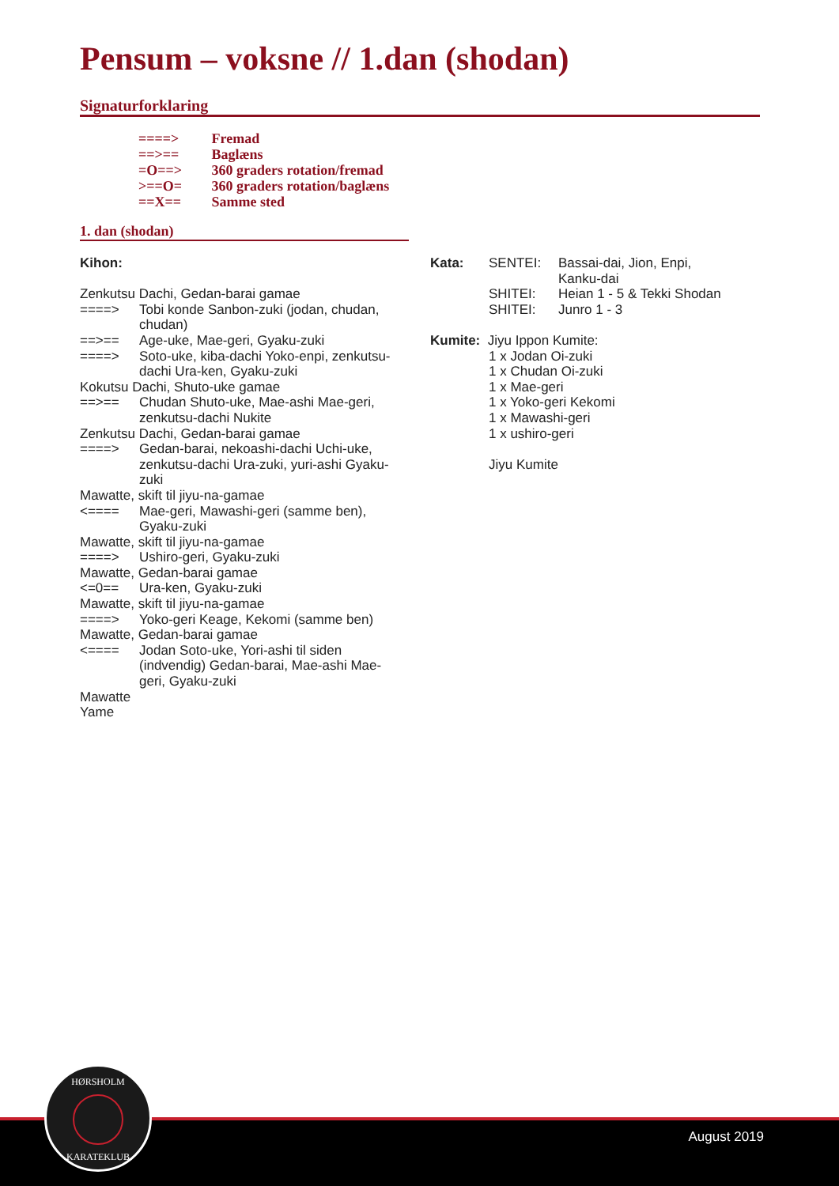Pensum – voksne // 1.dan (shodan)
Signaturforklaring
====> Fremad
==>== Baglæns
=O==> 360 graders rotation/fremad
>==O= 360 graders rotation/baglæns
==X== Samme sted
1. dan (shodan)
Kihon:
Zenkutsu Dachi, Gedan-barai gamae
====>
Tobi konde Sanbon-zuki (jodan, chudan, chudan)
==>== Age-uke, Mae-geri, Gyaku-zuki
====>
Soto-uke, kiba-dachi Yoko-enpi, zenkutsu-dachi Ura-ken, Gyaku-zuki
Kokutsu Dachi, Shuto-uke gamae
==>==
Chudan Shuto-uke, Mae-ashi Mae-geri, zenkutsu-dachi Nukite
Zenkutsu Dachi, Gedan-barai gamae
====>
Gedan-barai, nekoashi-dachi Uchi-uke, zenkutsu-dachi Ura-zuki, yuri-ashi Gyaku-zuki
Mawatte, skift til jiyu-na-gamae
<====
Mae-geri, Mawashi-geri (samme ben), Gyaku-zuki
Mawatte, skift til jiyu-na-gamae
====> Ushiro-geri, Gyaku-zuki
Mawatte, Gedan-barai gamae
<=0== Ura-ken, Gyaku-zuki
Mawatte, skift til jiyu-na-gamae
====>
Yoko-geri Keage, Kekomi (samme ben)
Mawatte, Gedan-barai gamae
<====
Jodan Soto-uke, Yori-ashi til siden (indvendig) Gedan-barai, Mae-ashi Mae-geri, Gyaku-zuki
Mawatte
Yame
Kata: SENTEI: Bassai-dai, Jion, Enpi,
Kanku-dai
SHITEI: Heian 1 - 5 & Tekki Shodan
SHITEI: Junro 1 - 3
Kumite: Jiyu Ippon Kumite:
1 x Jodan Oi-zuki
1 x Chudan Oi-zuki
1 x Mae-geri
1 x Yoko-geri Kekomi
1 x Mawashi-geri
1 x ushiro-geri
Jiyu Kumite
August 2019
HØRSHOLM
KARATEKLUB